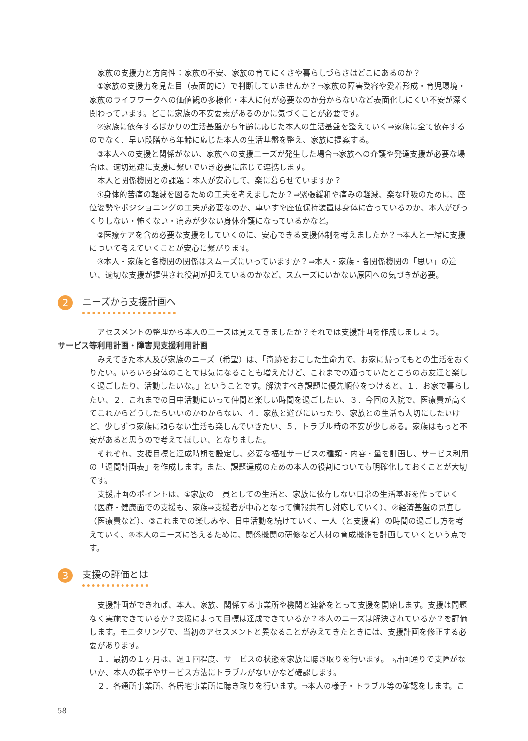家族の支援力と方向性：家族の不安、家族の育てにくさや暮らしづらさはどこにあるのか？
①家族の支援力を見た目（表面的に）で判断していませんか？⇒家族の障害受容や愛着形成・育児環境・家族のライフワークへの価値観の多様化・本人に何が必要なのか分からないなど表面化しにくい不安が深く関わっています。どこに家族の不安要素があるのかに気づくことが必要です。
②家族に依存するばかりの生活基盤から年齢に応じた本人の生活基盤を整えていく⇒家族に全て依存するのでなく、早い段階から年齢に応じた本人の生活基盤を整え、家族に提案する。
③本人への支援と関係がない、家族への支援ニーズが発生した場合⇒家族への介護や発達支援が必要な場合は、適切迅速に支援に繋いでいき必要に応じて連携します。
本人と関係機関との課題：本人が安心して、楽に暮らせていますか？
①身体的苦痛の軽減を図るための工夫を考えましたか？⇒緊張緩和や痛みの軽減、楽な呼吸のために、座位姿勢やポジショニングの工夫が必要なのか、車いすや座位保持装置は身体に合っているのか、本人がびっくりしない・怖くない・痛みが少ない身体介護になっているかなど。
②医療ケアを含め必要な支援をしていくのに、安心できる支援体制を考えましたか？⇒本人と一緒に支援について考えていくことが安心に繋がります。
③本人・家族と各機関の関係はスムーズにいっていますか？⇒本人・家族・各関係機関の「思い」の違い、適切な支援が提供され役割が担えているのかなど、スムーズにいかない原因への気づきが必要。
2
ニーズから支援計画へ
アセスメントの整理から本人のニーズは見えてきましたか？それでは支援計画を作成しましょう。
サービス等利用計画・障害児支援利用計画
みえてきた本人及び家族のニーズ（希望）は、「奇跡をおこした生命力で、お家に帰ってもとの生活をおくりたい。いろいろ身体のことでは気になることも増えたけど、これまでの通っていたところのお友達と楽しく過ごしたり、活動したいな。」ということです。解決すべき課題に優先順位をつけると、１．お家で暮らしたい、２．これまでの日中活動にいって仲間と楽しい時間を過ごしたい、３．今回の入院で、医療費が高くてこれからどうしたらいいのかわからない、４．家族と遊びにいったり、家族との生活も大切にしたいけど、少しずつ家族に頼らない生活も楽しんでいきたい、５．トラブル時の不安が少しある。家族はもっと不安があると思うので考えてほしい、となりました。
それぞれ、支援目標と達成時期を設定し、必要な福祉サービスの種類・内容・量を計画し、サービス利用の「週間計画表」を作成します。また、課題達成のための本人の役割についても明確化しておくことが大切です。
支援計画のポイントは、①家族の一員としての生活と、家族に依存しない日常の生活基盤を作っていく（医療・健康面での支援も、家族⇒支援者が中心となって情報共有し対応していく）、②経済基盤の見直し（医療費など）、③これまでの楽しみや、日中活動を続けていく、一人（と支援者）の時間の過ごし方を考えていく、④本人のニーズに答えるために、関係機関の研修など人材の育成機能を計画していくという点です。
3
支援の評価とは
支援計画ができれば、本人、家族、関係する事業所や機関と連絡をとって支援を開始します。支援は問題なく実施できているか？支援によって目標は達成できているか？本人のニーズは解決されているか？を評価します。モニタリングで、当初のアセスメントと異なることがみえてきたときには、支援計画を修正する必要があります。
１．最初の１ヶ月は、週１回程度、サービスの状態を家族に聴き取りを行います。⇒計画通りで支障がないか、本人の様子やサービス方法にトラブルがないかなど確認します。
２．各通所事業所、各居宅事業所に聴き取りを行います。⇒本人の様子・トラブル等の確認をします。こ
58